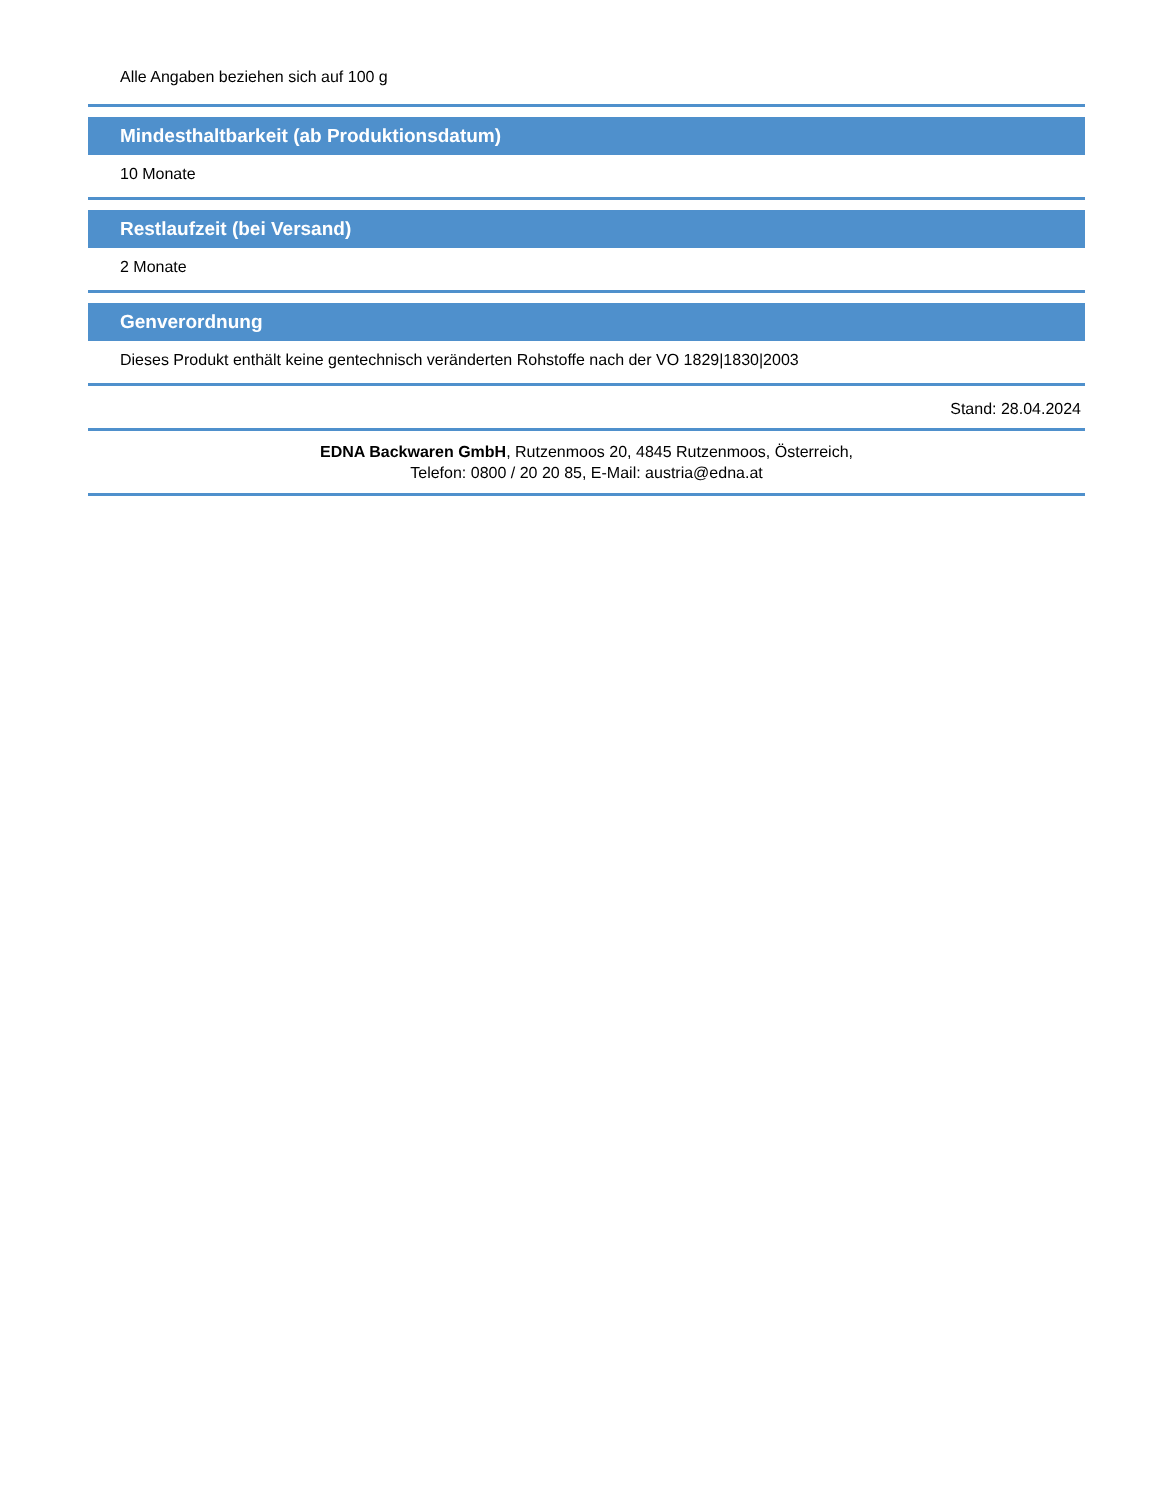Alle Angaben beziehen sich auf 100 g
Mindesthaltbarkeit (ab Produktionsdatum)
10 Monate
Restlaufzeit (bei Versand)
2 Monate
Genverordnung
Dieses Produkt enthält keine gentechnisch veränderten Rohstoffe nach der VO 1829|1830|2003
Stand: 28.04.2024
EDNA Backwaren GmbH, Rutzenmoos 20, 4845 Rutzenmoos, Österreich,
Telefon: 0800 / 20 20 85, E-Mail: austria@edna.at